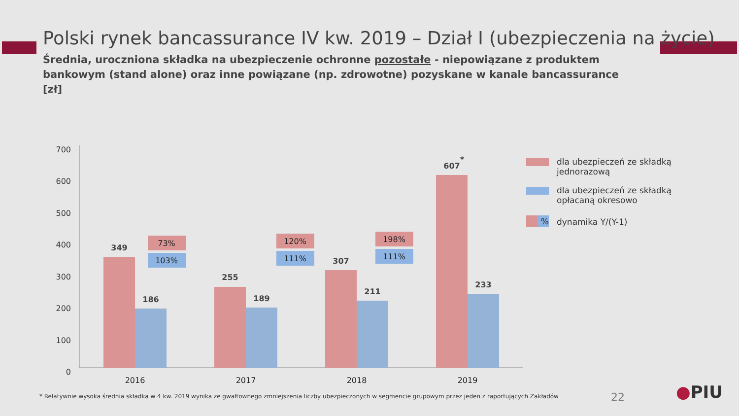Polski rynek bancassurance IV kw. 2019 – Dział I (ubezpieczenia na życie)
Średnia, uroczniona składka na ubezpieczenie ochronne pozostałe - niepowiązane z produktem bankowym (stand alone) oraz inne powiązane (np. zdrowotne) pozyskane w kanale bancassurance [zł]
0
100
200
300
400
500
600
700
349
186
255
189
307
211
607
*
233
73%
103%
120%
111%
198%
111%
2016
2017
2018
2019
dla ubezpieczeń ze składką jednorazową
dla ubezpieczeń ze składką opłacaną okresowo
% dynamika Y/(Y-1)
* Relatywnie wysoka średnia składka w 4 kw. 2019 wynika ze gwałtownego zmniejszenia liczby ubezpieczonych w segmencie grupowym przez jeden z raportujących Zakładów
22 ●PIU